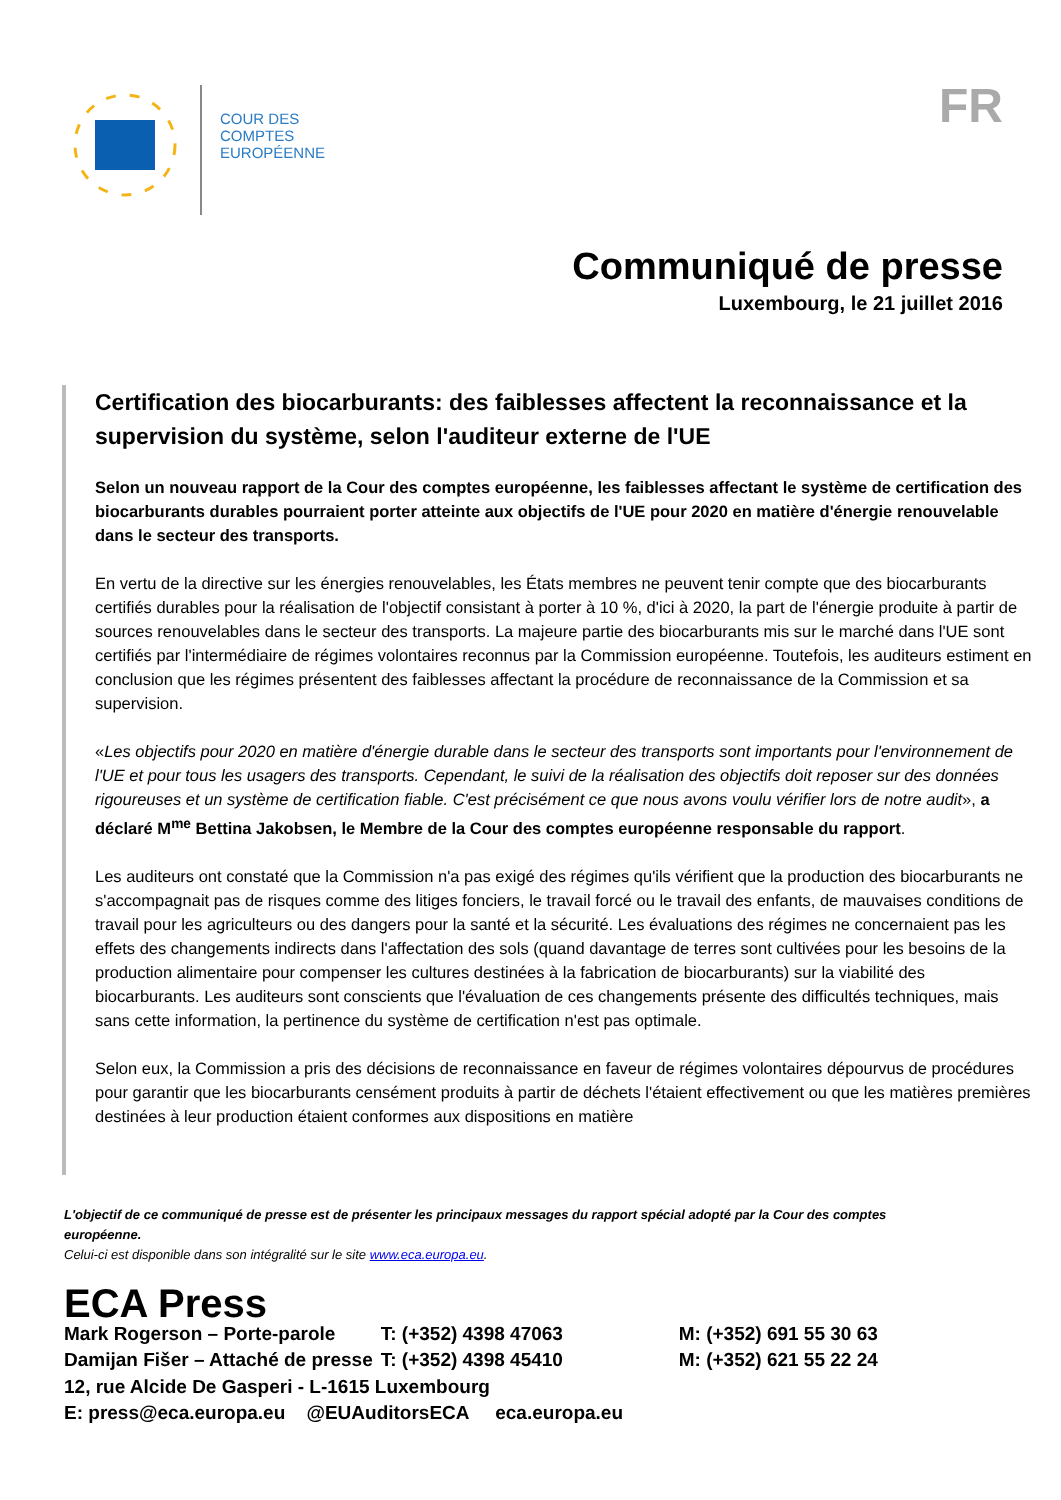COUR DES
COMPTES
EUROPÉENNE
FR
Communiqué de presse
Luxembourg, le 21 juillet 2016
Certification des biocarburants: des faiblesses affectent la reconnaissance et la supervision du système, selon l'auditeur externe de l'UE
Selon un nouveau rapport de la Cour des comptes européenne, les faiblesses affectant le système de certification des biocarburants durables pourraient porter atteinte aux objectifs de l'UE pour 2020 en matière d'énergie renouvelable dans le secteur des transports.
En vertu de la directive sur les énergies renouvelables, les États membres ne peuvent tenir compte que des biocarburants certifiés durables pour la réalisation de l'objectif consistant à porter à 10 %, d'ici à 2020, la part de l'énergie produite à partir de sources renouvelables dans le secteur des transports. La majeure partie des biocarburants mis sur le marché dans l'UE sont certifiés par l'intermédiaire de régimes volontaires reconnus par la Commission européenne. Toutefois, les auditeurs estiment en conclusion que les régimes présentent des faiblesses affectant la procédure de reconnaissance de la Commission et sa supervision.
«Les objectifs pour 2020 en matière d'énergie durable dans le secteur des transports sont importants pour l'environnement de l'UE et pour tous les usagers des transports. Cependant, le suivi de la réalisation des objectifs doit reposer sur des données rigoureuses et un système de certification fiable. C'est précisément ce que nous avons voulu vérifier lors de notre audit», a déclaré M<sup>me</sup> Bettina Jakobsen, le Membre de la Cour des comptes européenne responsable du rapport.
Les auditeurs ont constaté que la Commission n'a pas exigé des régimes qu'ils vérifient que la production des biocarburants ne s'accompagnait pas de risques comme des litiges fonciers, le travail forcé ou le travail des enfants, de mauvaises conditions de travail pour les agriculteurs ou des dangers pour la santé et la sécurité. Les évaluations des régimes ne concernaient pas les effets des changements indirects dans l'affectation des sols (quand davantage de terres sont cultivées pour les besoins de la production alimentaire pour compenser les cultures destinées à la fabrication de biocarburants) sur la viabilité des biocarburants. Les auditeurs sont conscients que l'évaluation de ces changements présente des difficultés techniques, mais sans cette information, la pertinence du système de certification n'est pas optimale.
Selon eux, la Commission a pris des décisions de reconnaissance en faveur de régimes volontaires dépourvus de procédures pour garantir que les biocarburants censément produits à partir de déchets l'étaient effectivement ou que les matières premières destinées à leur production étaient conformes aux dispositions en matière
L'objectif de ce communiqué de presse est de présenter les principaux messages du rapport spécial adopté par la Cour des comptes européenne.
Celui-ci est disponible dans son intégralité sur le site www.eca.europa.eu.
ECA Press
| Mark Rogerson – Porte-parole | T: (+352) 4398 47063 | M: (+352) 691 55 30 63 |
| Damijan Fišer – Attaché de presse | T: (+352) 4398 45410 | M: (+352) 621 55 22 24 |
12, rue Alcide De Gasperi - L-1615 Luxembourg
E: press@eca.europa.eu @EUAuditorsECA eca.europa.eu